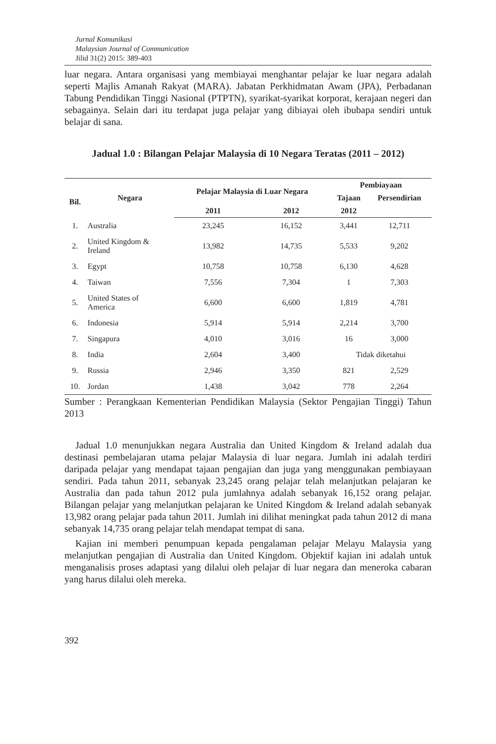Jurnal Komunikasi
Malaysian Journal of Communication
Jilid 31(2) 2015: 389-403
luar negara. Antara organisasi yang membiayai menghantar pelajar ke luar negara adalah seperti Majlis Amanah Rakyat (MARA). Jabatan Perkhidmatan Awam (JPA), Perbadanan Tabung Pendidikan Tinggi Nasional (PTPTN), syarikat-syarikat korporat, kerajaan negeri dan sebagainya. Selain dari itu terdapat juga pelajar yang dibiayai oleh ibubapa sendiri untuk belajar di sana.
Jadual 1.0 : Bilangan Pelajar Malaysia di 10 Negara Teratas (2011 – 2012)
| Bil. | Negara | Pelajar Malaysia di Luar Negara | | Pembiayaan | |
| --- | --- | --- | --- | --- | --- |
| | | | | Tajaan | Persendirian |
| | | 2011 | 2012 | 2012 | |
| 1. | Australia | 23,245 | 16,152 | 3,441 | 12,711 |
| 2. | United Kingdom & Ireland | 13,982 | 14,735 | 5,533 | 9,202 |
| 3. | Egypt | 10,758 | 10,758 | 6,130 | 4,628 |
| 4. | Taiwan | 7,556 | 7,304 | 1 | 7,303 |
| 5. | United States of America | 6,600 | 6,600 | 1,819 | 4,781 |
| 6. | Indonesia | 5,914 | 5,914 | 2,214 | 3,700 |
| 7. | Singapura | 4,010 | 3,016 | 16 | 3,000 |
| 8. | India | 2,604 | 3,400 | Tidak diketahui | |
| 9. | Russia | 2,946 | 3,350 | 821 | 2,529 |
| 10. | Jordan | 1,438 | 3,042 | 778 | 2,264 |
Sumber : Perangkaan Kementerian Pendidikan Malaysia (Sektor Pengajian Tinggi) Tahun 2013
Jadual 1.0 menunjukkan negara Australia dan United Kingdom & Ireland adalah dua destinasi pembelajaran utama pelajar Malaysia di luar negara. Jumlah ini adalah terdiri daripada pelajar yang mendapat tajaan pengajian dan juga yang menggunakan pembiayaan sendiri. Pada tahun 2011, sebanyak 23,245 orang pelajar telah melanjutkan pelajaran ke Australia dan pada tahun 2012 pula jumlahnya adalah sebanyak 16,152 orang pelajar. Bilangan pelajar yang melanjutkan pelajaran ke United Kingdom & Ireland adalah sebanyak 13,982 orang pelajar pada tahun 2011. Jumlah ini dilihat meningkat pada tahun 2012 di mana sebanyak 14,735 orang pelajar telah mendapat tempat di sana.
Kajian ini memberi penumpuan kepada pengalaman pelajar Melayu Malaysia yang melanjutkan pengajian di Australia dan United Kingdom. Objektif kajian ini adalah untuk menganalisis proses adaptasi yang dilalui oleh pelajar di luar negara dan meneroka cabaran yang harus dilalui oleh mereka.
392